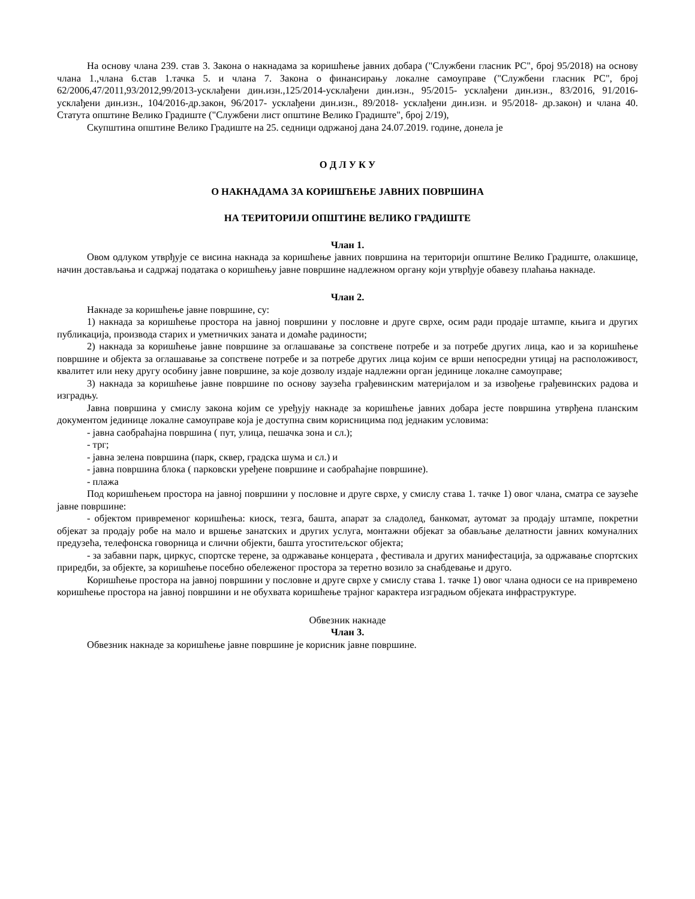На основу члана 239. став 3. Закона о накнадама за коришћење јавних добара ("Службени гласник РС", број 95/2018) на основу члана 1.,члана 6.став 1.тачка 5. и члана 7. Закона о финансирању локалне самоуправе ("Службени гласник РС", број 62/2006,47/2011,93/2012,99/2013-усклађени дин.изн.,125/2014-усклађени дин.изн., 95/2015- усклађени дин.изн., 83/2016, 91/2016- усклађени дин.изн., 104/2016-др.закон, 96/2017- усклађени дин.изн., 89/2018- усклађени дин.изн. и 95/2018- др.закон) и члана 40. Статута општине Велико Градиште ("Службени лист општине Велико Градиште", број 2/19),
Скупштина општине Велико Градиште на 25. седници одржаној дана 24.07.2019. године, донела је
О Д Л У К У
О НАКНАДАМА ЗА КОРИШЋЕЊЕ ЈАВНИХ ПОВРШИНА
НА ТЕРИТОРИЈИ ОПШТИНЕ ВЕЛИКО ГРАДИШТЕ
Члан 1.
Овом одлуком утврђује се висина накнада за коришћење јавних површина на територији општине Велико Градиште, олакшице, начин достављања и садржај података о коришћењу јавне површине надлежном органу који утврђује обавезу плаћања накнаде.
Члан 2.
Накнаде за коришћење јавне површине, су:
1) накнада за коришћење простора на јавној површини у пословне и друге сврхе, осим ради продаје штампе, књига и других публикација, производа старих и уметничких заната и домаће радиности;
2) накнада за коришћење јавне површине за оглашавање за сопствене потребе и за потребе других лица, као и за коришћење површине и објекта за оглашавање за сопствене потребе и за потребе других лица којим се врши непосредни утицај на расположивост, квалитет или неку другу особину јавне површине, за које дозволу издаје надлежни орган јединице локалне самоуправе;
3) накнада за коришћење јавне површине по основу заузећа грађевинским материјалом и за извођење грађевинских радова и изградњу.
Јавна површина у смислу закона којим се уређују накнаде за коришћење јавних добара јесте површина утврђена планским документом јединице локалне самоуправе која је доступна свим корисницима под једнаким условима:
- јавна саобраћајна површина ( пут, улица, пешачка зона и сл.);
- трг;
- јавна зелена површина (парк, сквер, градска шума и сл.) и
- јавна површина блока ( парковски уређене површине и саобраћајне површине).
- плажа
Под коришћењем простора на јавној површини у пословне и друге сврхе, у смислу става 1. тачке 1) овог члана, сматра се заузеће јавне површине:
- објектом привременог коришћења: киоск, тезга, башта, апарат за сладолед, банкомат, аутомат за продају штампе, покретни објекат за продају робе на мало и вршење занатских и других услуга, монтажни објекат за обављање делатности јавних комуналних предузећа, телефонска говорница и слични објекти, башта угоститељског објекта;
- за забавни парк, циркус, спортске терене, за одржавање концерата , фестивала и других манифестација, за одржавање спортских приредби, за објекте, за коришћење посебно обележеног простора за теретно возило за снабдевање и друго.
Коришћење простора на јавној површини у пословне и друге сврхе у смислу става 1. тачке 1) овог члана односи се на привремено коришћење простора на јавној површини и не обухвата коришћење трајног карактера изградњом објеката инфраструктуре.
Обвезник накнаде
Члан 3.
Обвезник накнаде за коришћење јавне површине је корисник јавне површине.